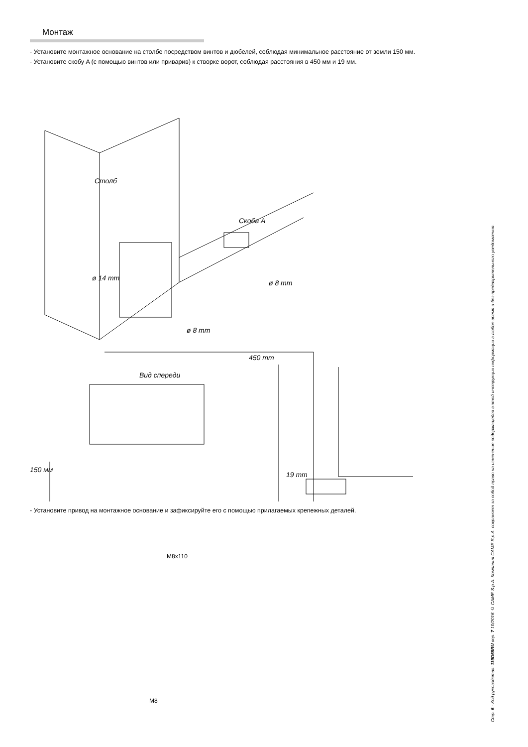Монтаж
- Установите монтажное основание на столбе посредством винтов и дюбелей, соблюдая минимальное расстояние от земли 150 мм.
- Установите скобу A (с помощью винтов или приварив) к створке ворот, соблюдая расстояния в 450 мм и 19 мм.
Столб
Скоба A
ø 14 mm
ø 8 mm
ø 8 mm
450 mm
Вид спереди
150 мм
19 mm
- Установите привод на монтажное основание и зафиксируйте его с помощью прилагаемых крепежных деталей.
M8x110
M8
Стр. 6 - Код руководства: 119D69RU вер. 7 10/2016 © CAME S.p.A. Компания CAME S.p.A. сохраняет за собой право на изменение содержащейся в этой инструкции информации в любое время и без предварительного уведомления.